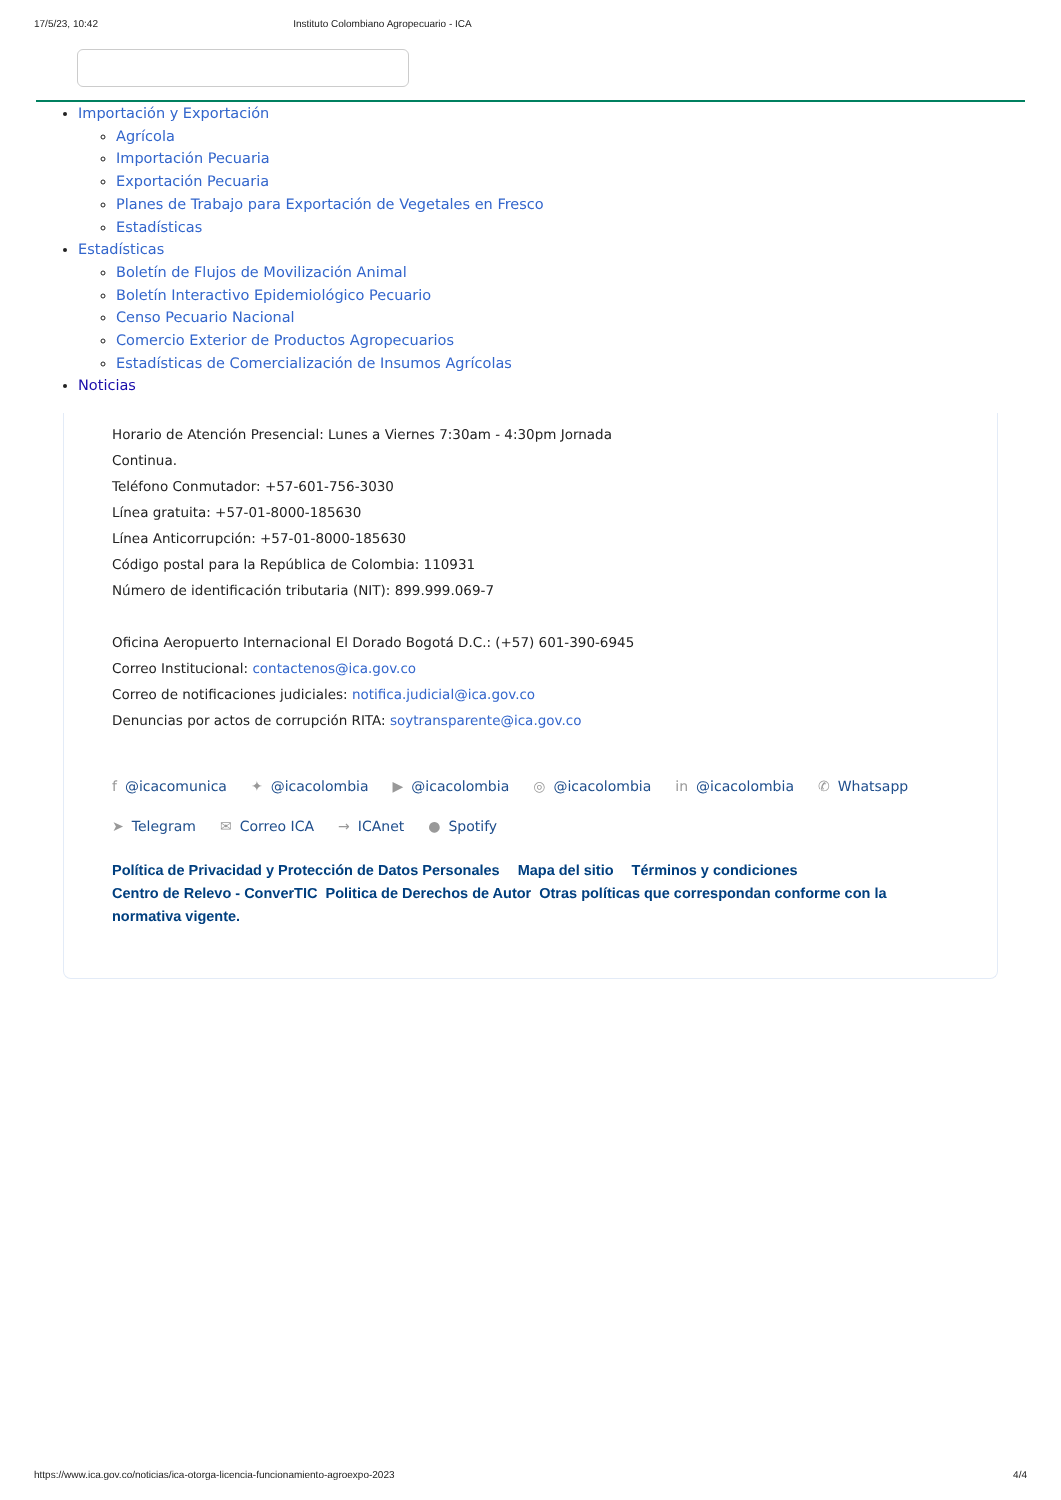17/5/23, 10:42 Instituto Colombiano Agropecuario - ICA
Importación y Exportación
Agrícola
Importación Pecuaria
Exportación Pecuaria
Planes de Trabajo para Exportación de Vegetales en Fresco
Estadísticas
Estadísticas
Boletín de Flujos de Movilización Animal
Boletín Interactivo Epidemiológico Pecuario
Censo Pecuario Nacional
Comercio Exterior de Productos Agropecuarios
Estadísticas de Comercialización de Insumos Agrícolas
Noticias
Horario de Atención Presencial: Lunes a Viernes 7:30am - 4:30pm Jornada
Continua.
Teléfono Conmutador: +57-601-756-3030
Línea gratuita: +57-01-8000-185630
Línea Anticorrupción: +57-01-8000-185630
Código postal para la República de Colombia: 110931
Número de identificación tributaria (NIT): 899.999.069-7
Oficina Aeropuerto Internacional El Dorado Bogotá D.C.: (+57) 601-390-6945
Correo Institucional: contactenos@ica.gov.co
Correo de notificaciones judiciales: notifica.judicial@ica.gov.co
Denuncias por actos de corrupción RITA: soytransparente@ica.gov.co
f @icacomunica
✦ @icacolombia
▶ @icacolombia
◎ @icacolombia
in @icacolombia
✆ Whatsapp
➤ Telegram
✉ Correo ICA
→ ICAnet
● Spotify
Política de Privacidad y Protección de Datos Personales Mapa del sitio Términos y condiciones
Centro de Relevo - ConverTIC Politica de Derechos de Autor Otras políticas que correspondan conforme con la normativa vigente.
https://www.ica.gov.co/noticias/ica-otorga-licencia-funcionamiento-agroexpo-2023 4/4